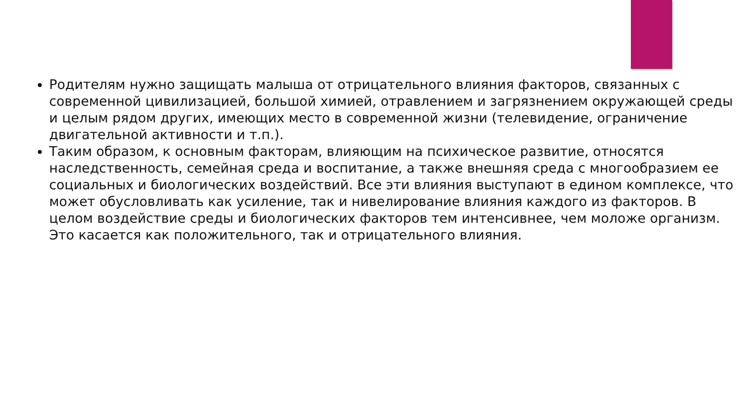Родителям нужно защищать малыша от отрицательного влияния факторов, связанных с современной цивилизацией, большой химией, отравлением и загрязнением окружающей среды и целым рядом других, имеющих место в современной жизни (телевидение, ограничение двигательной активности и т.п.).
Таким образом, к основным факторам, влияющим на психическое развитие, относятся наследственность, семейная среда и воспитание, а также внешняя среда с многообразием ее социальных и биологических воздействий. Все эти влияния выступают в едином комплексе, что может обусловливать как усиление, так и нивелирование влияния каждого из факторов. В целом воздействие среды и биологических факторов тем интенсивнее, чем моложе организм. Это касается как положительного, так и отрицательного влияния.